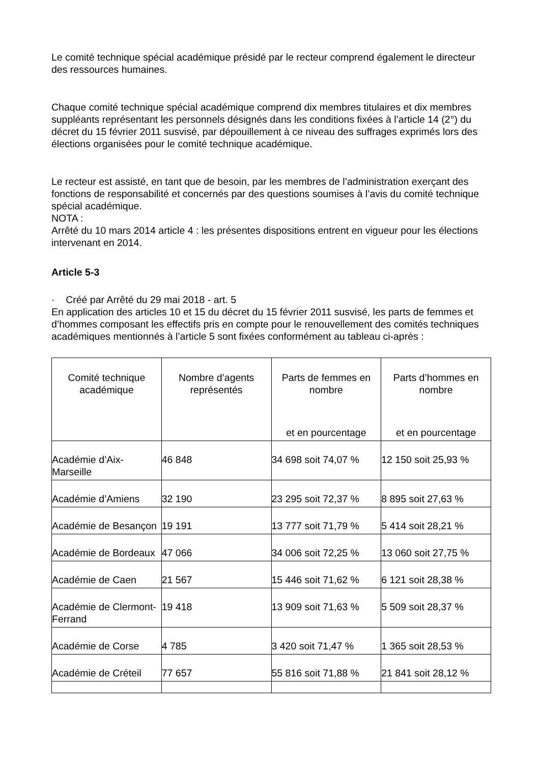Le comité technique spécial académique présidé par le recteur comprend également le directeur des ressources humaines.
Chaque comité technique spécial académique comprend dix membres titulaires et dix membres suppléants représentant les personnels désignés dans les conditions fixées à l’article 14 (2°) du décret du 15 février 2011 susvisé, par dépouillement à ce niveau des suffrages exprimés lors des élections organisées pour le comité technique académique.
Le recteur est assisté, en tant que de besoin, par les membres de l’administration exerçant des fonctions de responsabilité et concernés par des questions soumises à l’avis du comité technique spécial académique.
NOTA :
Arrêté du 10 mars 2014 article 4 : les présentes dispositions entrent en vigueur pour les élections intervenant en 2014.
Article 5-3
· Créé par Arrêté du 29 mai 2018 - art. 5
En application des articles 10 et 15 du décret du 15 février 2011 susvisé, les parts de femmes et d’hommes composant les effectifs pris en compte pour le renouvellement des comités techniques académiques mentionnés à l’article 5 sont fixées conformément au tableau ci-après :
| Comité technique académique | Nombre d’agents représentés | Parts de femmes en nombre et en pourcentage | Parts d’hommes en nombre et en pourcentage |
| --- | --- | --- | --- |
| Académie d’Aix-Marseille | 46 848 | 34 698 soit 74,07 % | 12 150 soit 25,93 % |
| Académie d’Amiens | 32 190 | 23 295 soit 72,37 % | 8 895 soit 27,63 % |
| Académie de Besançon | 19 191 | 13 777 soit 71,79 % | 5 414 soit 28,21 % |
| Académie de Bordeaux | 47 066 | 34 006 soit 72,25 % | 13 060 soit 27,75 % |
| Académie de Caen | 21 567 | 15 446 soit 71,62 % | 6 121 soit 28,38 % |
| Académie de Clermont-Ferrand | 19 418 | 13 909 soit 71,63 % | 5 509 soit 28,37 % |
| Académie de Corse | 4 785 | 3 420 soit 71,47 % | 1 365 soit 28,53 % |
| Académie de Créteil | 77 657 | 55 816 soit 71,88 % | 21 841 soit 28,12 % |